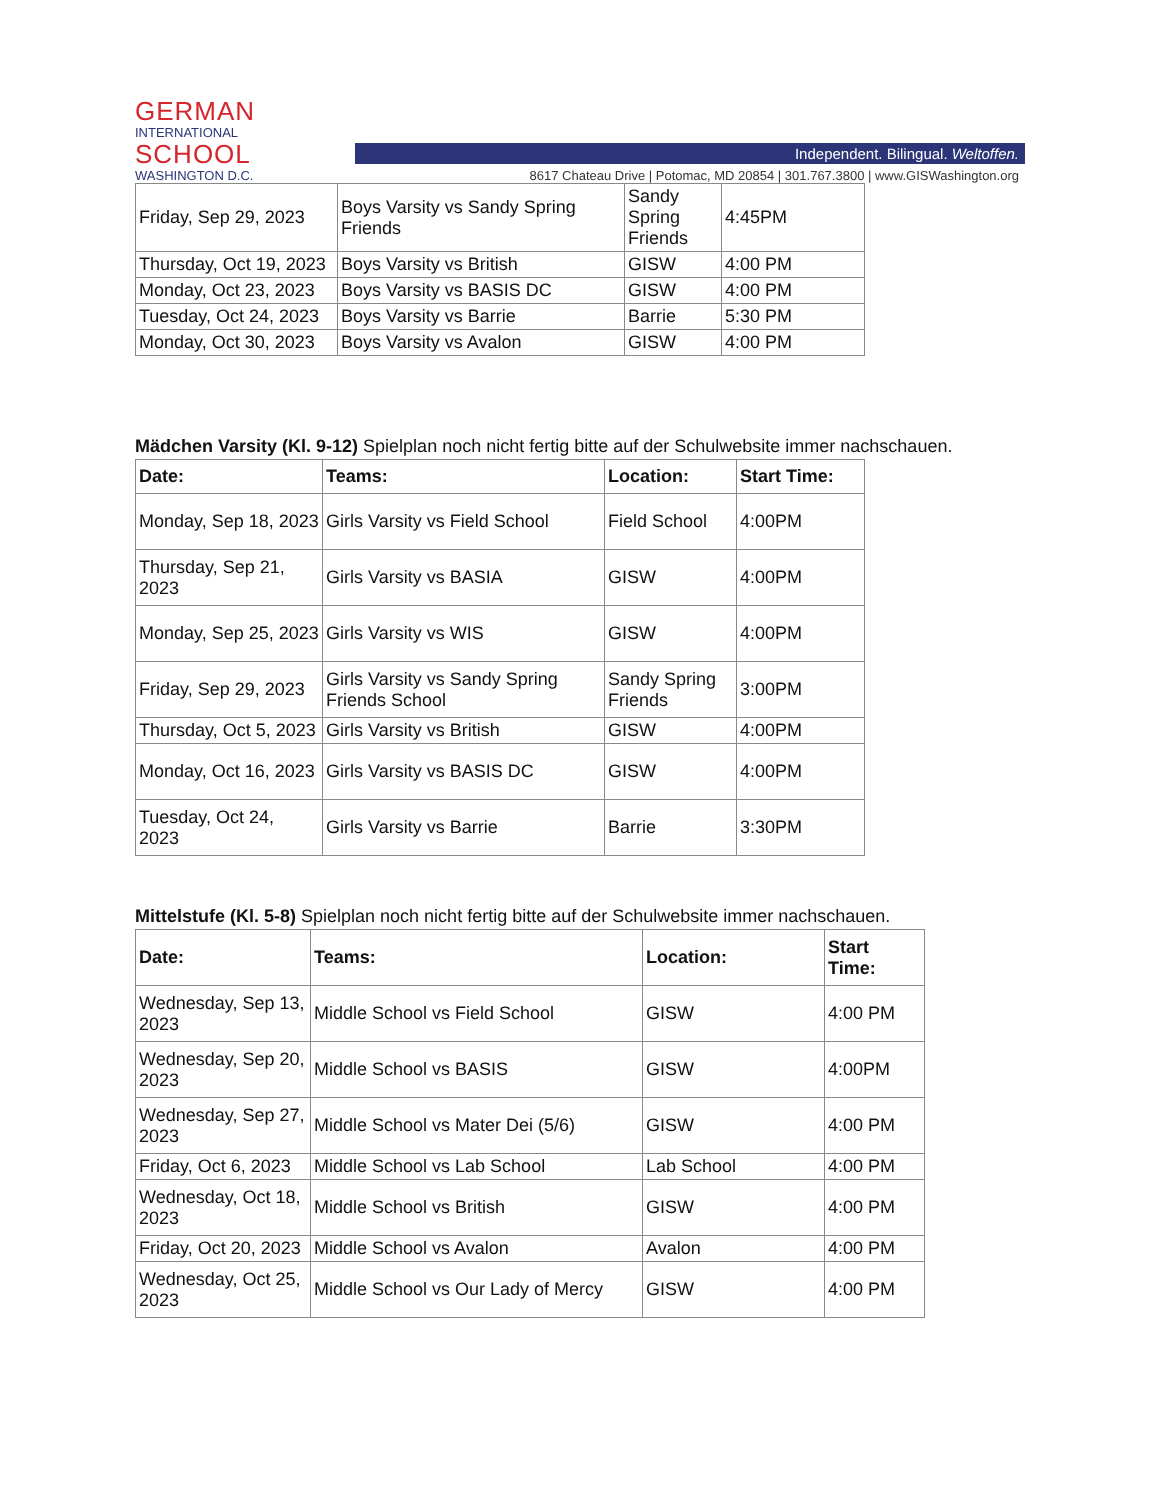GERMAN
INTERNATIONAL
SCHOOL
WASHINGTON D.C.
Independent. Bilingual. Weltoffen.
8617 Chateau Drive | Potomac, MD 20854 | 301.767.3800 | www.GISWashington.org
| Friday, Sep 29, 2023 | Boys Varsity vs Sandy Spring Friends | Sandy Spring Friends | 4:45PM |
| Thursday, Oct 19, 2023 | Boys Varsity vs British | GISW | 4:00 PM |
| Monday, Oct 23, 2023 | Boys Varsity vs BASIS DC | GISW | 4:00 PM |
| Tuesday, Oct 24, 2023 | Boys Varsity vs Barrie | Barrie | 5:30 PM |
| Monday, Oct 30, 2023 | Boys Varsity vs Avalon | GISW | 4:00 PM |
Mädchen Varsity (Kl. 9-12) Spielplan noch nicht fertig bitte auf der Schulwebsite immer nachschauen.
| Date: | Teams: | Location: | Start Time: |
| --- | --- | --- | --- |
| Monday, Sep 18, 2023 | Girls Varsity vs Field School | Field School | 4:00PM |
| Thursday, Sep 21, 2023 | Girls Varsity vs BASIA | GISW | 4:00PM |
| Monday, Sep 25, 2023 | Girls Varsity vs WIS | GISW | 4:00PM |
| Friday, Sep 29, 2023 | Girls Varsity vs Sandy Spring Friends School | Sandy Spring Friends | 3:00PM |
| Thursday, Oct 5, 2023 | Girls Varsity vs British | GISW | 4:00PM |
| Monday, Oct 16, 2023 | Girls Varsity vs BASIS DC | GISW | 4:00PM |
| Tuesday, Oct 24, 2023 | Girls Varsity vs Barrie | Barrie | 3:30PM |
Mittelstufe (Kl. 5-8) Spielplan noch nicht fertig bitte auf der Schulwebsite immer nachschauen.
| Date: | Teams: | Location: | Start Time: |
| --- | --- | --- | --- |
| Wednesday, Sep 13, 2023 | Middle School vs Field School | GISW | 4:00 PM |
| Wednesday, Sep 20, 2023 | Middle School vs BASIS | GISW | 4:00PM |
| Wednesday, Sep 27, 2023 | Middle School vs Mater Dei (5/6) | GISW | 4:00 PM |
| Friday, Oct 6, 2023 | Middle School vs Lab School | Lab School | 4:00 PM |
| Wednesday, Oct 18, 2023 | Middle School vs British | GISW | 4:00 PM |
| Friday, Oct 20, 2023 | Middle School vs Avalon | Avalon | 4:00 PM |
| Wednesday, Oct 25, 2023 | Middle School vs Our Lady of Mercy | GISW | 4:00 PM |